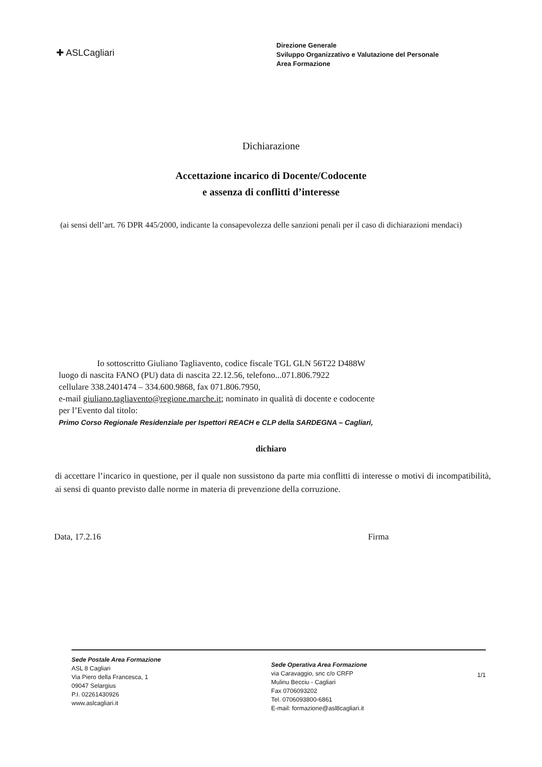✚ ASLCagliari
Direzione Generale
Sviluppo Organizzativo e Valutazione del Personale
Area Formazione
Dichiarazione
Accettazione incarico di Docente/Codocente
e assenza di conflitti d’interesse
(ai sensi dell’art. 76 DPR 445/2000, indicante la consapevolezza delle sanzioni penali per il caso di dichiarazioni mendaci)
Io sottoscritto Giuliano Tagliavento, codice fiscale TGL GLN 56T22 D488W
luogo di nascita FANO (PU) data di nascita 22.12.56, telefono...071.806.7922
cellulare 338.2401474 – 334.600.9868, fax 071.806.7950,
e-mail giuliano.tagliavento@regione.marche.it; nominato in qualità di docente e codocente
per l’Evento dal titolo:
Primo Corso Regionale Residenziale per Ispettori REACH e CLP della SARDEGNA – Cagliari,
dichiaro
di accettare l’incarico in questione, per il quale non sussistono da parte mia conflitti di interesse o motivi di incompatibilità, ai sensi di quanto previsto dalle norme in materia di prevenzione della corruzione.
Data, 17.2.16 Firma
Sede Postale Area Formazione
ASL 8 Cagliari
Via Piero della Francesca, 1
09047 Selargius
P.I. 02261430926
www.aslcagliari.it
Sede Operativa Area Formazione
via Caravaggio, snc c/o CRFP
Mulinu Becciu - Cagliari
Fax 0706093202
Tel. 0706093800-6861
E-mail: formazione@asl8cagliari.it
1/1